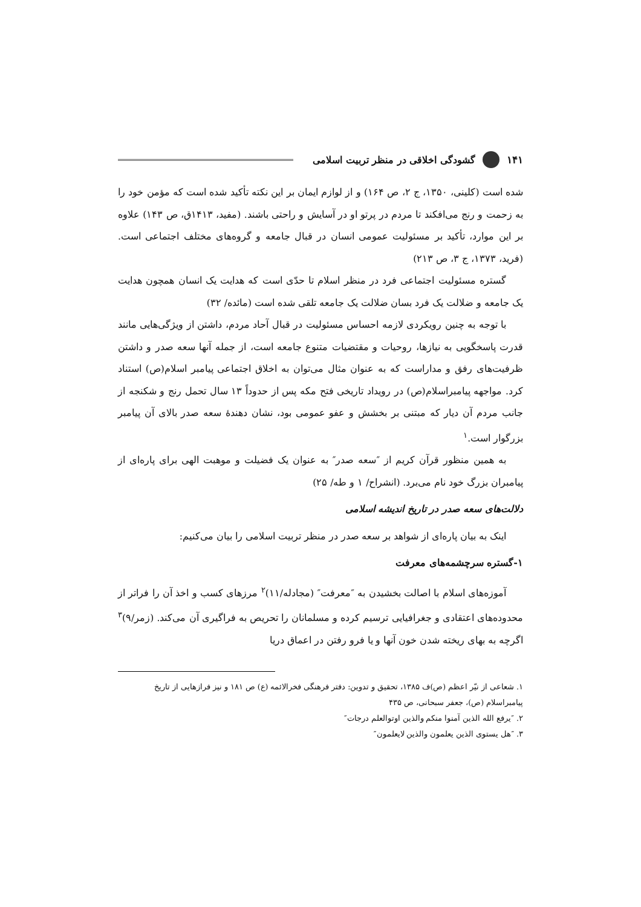۱۴۱ گشودگی اخلاقی در منظر تربیت اسلامی
شده است (کلینی، ۱۳۵۰، ج ۲، ص ۱۶۴) و از لوازم ایمان بر این نکته تأکید شده است که مؤمن خود را به زحمت و رنج می‌افکند تا مردم در پرتو او در آسایش و راحتی باشند. (مفید، ۱۴۱۳ق، ص ۱۴۳) علاوه بر این موارد، تأکید بر مسئولیت عمومی انسان در قبال جامعه و گروه‌های مختلف اجتماعی است. (فرید، ۱۳۷۳، ج ۳، ص ۲۱۳)
گستره مسئولیت اجتماعی فرد در منظر اسلام تا حدّی است که هدایت یک انسان همچون هدایت یک جامعه و ضلالت یک فرد بسان ضلالت یک جامعه تلقی شده است (مائده/ ۳۲)
با توجه به چنین رویکردی لازمه احساس مسئولیت در قبال آحاد مردم، داشتن از ویژگی‌هایی مانند قدرت پاسخگویی به نیازها، روحیات و مقتضیات متنوع جامعه است، از جمله آنها سعه صدر و داشتن ظرفیت‌های رفق و مداراست که به عنوان مثال می‌توان به اخلاق اجتماعی پیامبر اسلام(ص) استناد کرد. مواجهه پیامبراسلام(ص) در رویداد تاریخی فتح مکه پس از حدوداً ۱۳ سال تحمل رنج و شکنجه از جانب مردم آن دیار که مبتنی بر بخشش و عفو عمومی بود، نشان دهندۀ سعه صدر بالای آن پیامبر بزرگوار است.<sup>۱</sup>
به همین منظور قرآن کریم از ″سعه صدر″ به عنوان یک فضیلت و موهبت الهی برای پاره‌ای از پیامبران بزرگ خود نام می‌برد. (انشراح/ ۱ و طه/ ۲۵)
دلالت‌های سعه صدر در تاریخ اندیشه اسلامی
اینک به بیان پاره‌ای از شواهد بر سعه صدر در منظر تربیت اسلامی را بیان می‌کنیم:
۱-گستره سرچشمه‌های معرفت
آموزه‌های اسلام با اصالت بخشیدن به ″معرفت″ (مجادله/۱۱)<sup>۲</sup> مرزهای کسب و اخذ آن را فراتر از محدوده‌های اعتقادی و جغرافیایی ترسیم کرده و مسلمانان را تحریص به فراگیری آن می‌کند. (زمر/۹)<sup>۳</sup> اگرچه به بهای ریخته شدن خون آنها و یا فرو رفتن در اعماق دریا
۱. شعاعی از نیّر اعظم (ص)ف ۱۳۸۵، تحقیق و تدوین: دفتر فرهنگی فخرالائمه (ع) ص ۱۸۱ و نیز فرازهایی از تاریخ پیامبراسلام (ص)، جعفر سبحانی، ص ۴۳۵
۲. ″یرفع الله الذین آمنوا منکم والذین اوتوالعلم درجات″
۳. ″هل یستوی الذین یعلمون والذین لایعلمون″